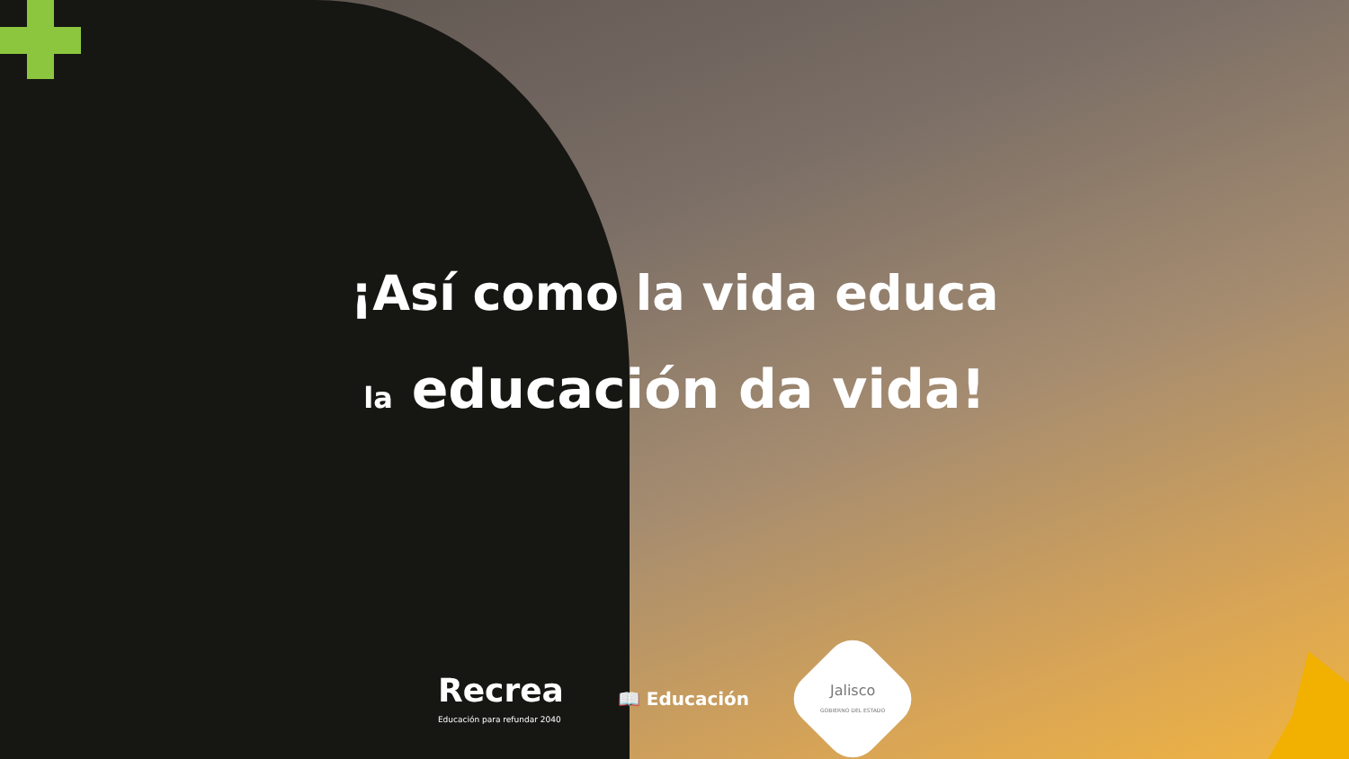¡Así como la vida educa
la educación da vida!
Recrea
Educación para refundar 2040
📖 Educación
Jalisco
GOBIERNO DEL ESTADO